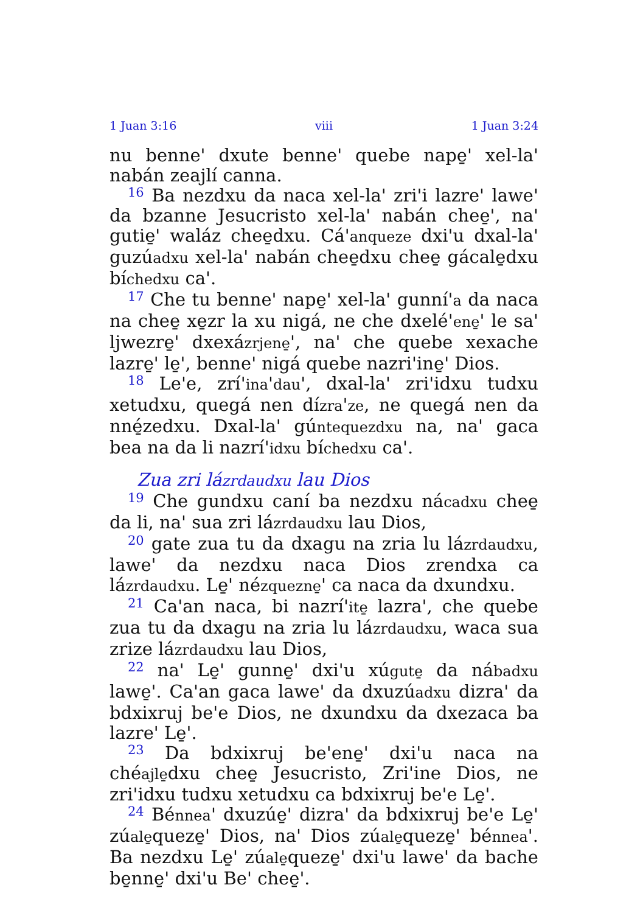1 Juan 3:16 viii 1 Juan 3:24
nu benne' dxute benne' quebe nape̱' xel-la' nabán zeajlí canna.
<sup>16</sup> Ba nezdxu da naca xel-la' zri'i lazre' lawe' da bzanne Jesucristo xel-la' nabán chee̱', na' gutie̱' waláz chee̱dxu. Cá'anqueze dxi'u dxal-la' guzúadxu xel-la' nabán chee̱dxu chee̱ gácale̱dxu bíchedxu ca'.
<sup>17</sup> Che tu benne' nape̱' xel-la' gunní'a da naca na chee̱ xe̱zr la xu nigá, ne che dxelé'ene̱' le sa' ljwezre̱' dxexázrjene̱', na' che quebe xexache lazre̱' le̱', benne' nigá quebe nazri'ine̱' Dios.
<sup>18</sup> Le'e, zrí'ina'dau', dxal-la' zri'idxu tudxu xetudxu, quegá nen dízra'ze, ne quegá nen da nné̱zedxu. Dxal-la' gúntequezdxu na, na' gaca bea na da li nazrí'idxu bíchedxu ca'.
Zua zri lázrdaudxu lau Dios
<sup>19</sup> Che gundxu caní ba nezdxu nácadxu chee̱ da li, na' sua zri lázrdaudxu lau Dios,
<sup>20</sup> gate zua tu da dxagu na zria lu lázrdaudxu, lawe' da nezdxu naca Dios zrendxa ca lázrdaudxu. Le̱' nézquezne̱' ca naca da dxundxu.
<sup>21</sup> Ca'an naca, bi nazrí'ite̱ lazra', che quebe zua tu da dxagu na zria lu lázrdaudxu, waca sua zrize lázrdaudxu lau Dios,
<sup>22</sup> na' Le̱' gunne̱' dxi'u xúgute̱ da nábadxu lawe̱'. Ca'an gaca lawe' da dxuzúadxu dizra' da bdxixruj be'e Dios, ne dxundxu da dxezaca ba lazre' Le̱'.
<sup>23</sup> Da bdxixruj be'ene̱' dxi'u naca na chéajle̱dxu chee̱ Jesucristo, Zri'ine Dios, ne zri'idxu tudxu xetudxu ca bdxixruj be'e Le̱'.
<sup>24</sup> Bénnea' dxuzúe̱' dizra' da bdxixruj be'e Le̱' zúale̱queze̱' Dios, na' Dios zúale̱queze̱' bénnea'. Ba nezdxu Le̱' zúale̱queze̱' dxi'u lawe' da bache be̱nne̱' dxi'u Be' chee̱'.